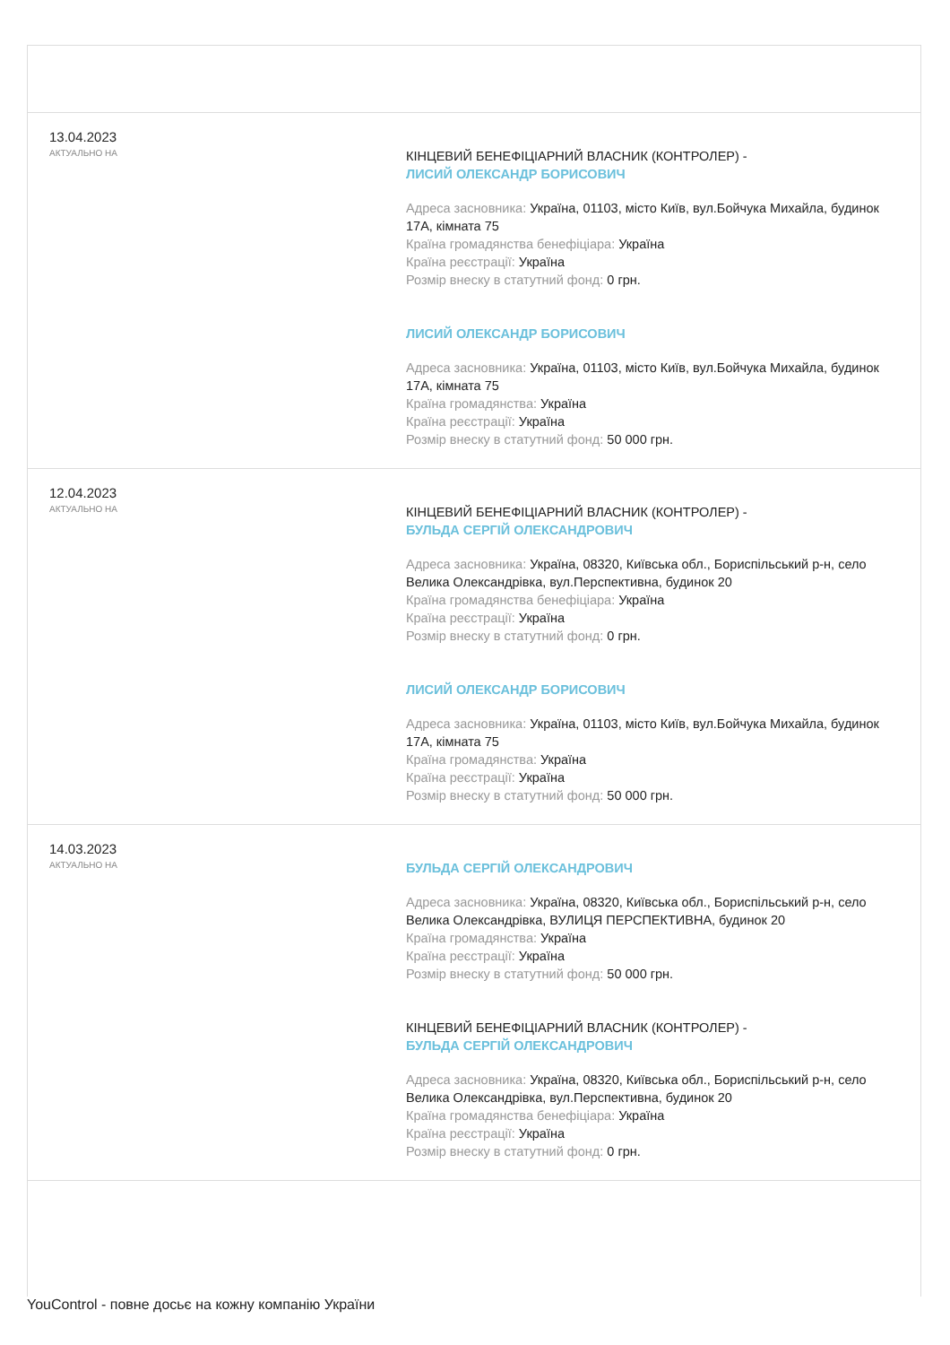13.04.2023
АКТУАЛЬНО НА
КІНЦЕВИЙ БЕНЕФІЦІАРНИЙ ВЛАСНИК (КОНТРОЛЕР) -
ЛИСИЙ ОЛЕКСАНДР БОРИСОВИЧ
Адреса засновника: Україна, 01103, місто Київ, вул.Бойчука Михайла, будинок 17А, кімната 75
Країна громадянства бенефіціара: Україна
Країна реєстрації: Україна
Розмір внеску в статутний фонд: 0 грн.
ЛИСИЙ ОЛЕКСАНДР БОРИСОВИЧ
Адреса засновника: Україна, 01103, місто Київ, вул.Бойчука Михайла, будинок 17А, кімната 75
Країна громадянства: Україна
Країна реєстрації: Україна
Розмір внеску в статутний фонд: 50 000 грн.
12.04.2023
АКТУАЛЬНО НА
КІНЦЕВИЙ БЕНЕФІЦІАРНИЙ ВЛАСНИК (КОНТРОЛЕР) -
БУЛЬДА СЕРГІЙ ОЛЕКСАНДРОВИЧ
Адреса засновника: Україна, 08320, Київська обл., Бориспільський р-н, село Велика Олександрівка, вул.Перспективна, будинок 20
Країна громадянства бенефіціара: Україна
Країна реєстрації: Україна
Розмір внеску в статутний фонд: 0 грн.
ЛИСИЙ ОЛЕКСАНДР БОРИСОВИЧ
Адреса засновника: Україна, 01103, місто Київ, вул.Бойчука Михайла, будинок 17А, кімната 75
Країна громадянства: Україна
Країна реєстрації: Україна
Розмір внеску в статутний фонд: 50 000 грн.
14.03.2023
АКТУАЛЬНО НА
БУЛЬДА СЕРГІЙ ОЛЕКСАНДРОВИЧ
Адреса засновника: Україна, 08320, Київська обл., Бориспільський р-н, село Велика Олександрівка, ВУЛИЦЯ ПЕРСПЕКТИВНА, будинок 20
Країна громадянства: Україна
Країна реєстрації: Україна
Розмір внеску в статутний фонд: 50 000 грн.
КІНЦЕВИЙ БЕНЕФІЦІАРНИЙ ВЛАСНИК (КОНТРОЛЕР) -
БУЛЬДА СЕРГІЙ ОЛЕКСАНДРОВИЧ
Адреса засновника: Україна, 08320, Київська обл., Бориспільський р-н, село Велика Олександрівка, вул.Перспективна, будинок 20
Країна громадянства бенефіціара: Україна
Країна реєстрації: Україна
Розмір внеску в статутний фонд: 0 грн.
YouControl - повне досьє на кожну компанію України